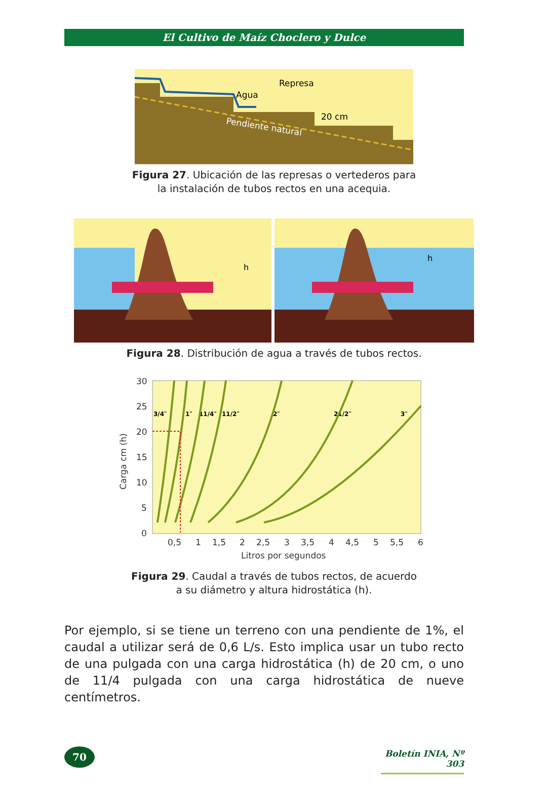El Cultivo de Maíz Choclero y Dulce
Agua
Represa
20 cm
Pendiente natural
Figura 27. Ubicación de las represas o vertederos para
la instalación de tubos rectos en una acequia.
h
h
Figura 28. Distribución de agua a través de tubos rectos.
30
25
20
15
10
5
0
0,5
1
1,5
2
2,5
3
3,5
4
4,5
5
5,5
6
Litros por segundos
Carga cm (h)
3/4″
1″
11/4″
11/2″
2″
21/2″
3″
Figura 29. Caudal a través de tubos rectos, de acuerdo
a su diámetro y altura hidrostática (h).
Por ejemplo, si se tiene un terreno con una pendiente de 1%, el caudal a utilizar será de 0,6 L/s. Esto implica usar un tubo recto de una pulgada con una carga hidrostática (h) de 20 cm, o uno de 11/4 pulgada con una carga hidrostática de nueve centímetros.
70
Boletín INIA, Nº 303